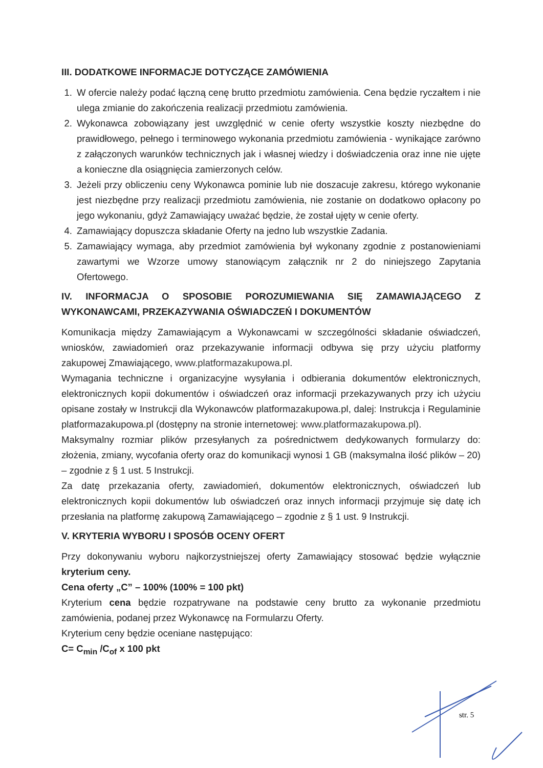III. DODATKOWE INFORMACJE DOTYCZĄCE ZAMÓWIENIA
1. W ofercie należy podać łączną cenę brutto przedmiotu zamówienia. Cena będzie ryczałtem i nie ulega zmianie do zakończenia realizacji przedmiotu zamówienia.
2. Wykonawca zobowiązany jest uwzględnić w cenie oferty wszystkie koszty niezbędne do prawidłowego, pełnego i terminowego wykonania przedmiotu zamówienia - wynikające zarówno z załączonych warunków technicznych jak i własnej wiedzy i doświadczenia oraz inne nie ujęte a konieczne dla osiągnięcia zamierzonych celów.
3. Jeżeli przy obliczeniu ceny Wykonawca pominie lub nie doszacuje zakresu, którego wykonanie jest niezbędne przy realizacji przedmiotu zamówienia, nie zostanie on dodatkowo opłacony po jego wykonaniu, gdyż Zamawiający uważać będzie, że został ujęty w cenie oferty.
4. Zamawiający dopuszcza składanie Oferty na jedno lub wszystkie Zadania.
5. Zamawiający wymaga, aby przedmiot zamówienia był wykonany zgodnie z postanowieniami zawartymi we Wzorze umowy stanowiącym załącznik nr 2 do niniejszego Zapytania Ofertowego.
IV. INFORMACJA O SPOSOBIE POROZUMIEWANIA SIĘ ZAMAWIAJĄCEGO Z WYKONAWCAMI, PRZEKAZYWANIA OŚWIADCZEŃ I DOKUMENTÓW
Komunikacja między Zamawiającym a Wykonawcami w szczególności składanie oświadczeń, wniosków, zawiadomień oraz przekazywanie informacji odbywa się przy użyciu platformy zakupowej Zmawiającego, www.platformazakupowa.pl.
Wymagania techniczne i organizacyjne wysyłania i odbierania dokumentów elektronicznych, elektronicznych kopii dokumentów i oświadczeń oraz informacji przekazywanych przy ich użyciu opisane zostały w Instrukcji dla Wykonawców platformazakupowa.pl, dalej: Instrukcja i Regulaminie platformazakupowa.pl (dostępny na stronie internetowej: www.platformazakupowa.pl).
Maksymalny rozmiar plików przesyłanych za pośrednictwem dedykowanych formularzy do: złożenia, zmiany, wycofania oferty oraz do komunikacji wynosi 1 GB (maksymalna ilość plików – 20) – zgodnie z § 1 ust. 5 Instrukcji.
Za datę przekazania oferty, zawiadomień, dokumentów elektronicznych, oświadczeń lub elektronicznych kopii dokumentów lub oświadczeń oraz innych informacji przyjmuje się datę ich przesłania na platformę zakupową Zamawiającego – zgodnie z § 1 ust. 9 Instrukcji.
V. KRYTERIA WYBORU I SPOSÓB OCENY OFERT
Przy dokonywaniu wyboru najkorzystniejszej oferty Zamawiający stosować będzie wyłącznie kryterium ceny.
Cena oferty „C” – 100% (100% = 100 pkt)
Kryterium cena będzie rozpatrywane na podstawie ceny brutto za wykonanie przedmiotu zamówienia, podanej przez Wykonawcę na Formularzu Oferty.
Kryterium ceny będzie oceniane następująco:
C= C<sub>min</sub> /C<sub>of</sub> x 100 pkt
str. 5